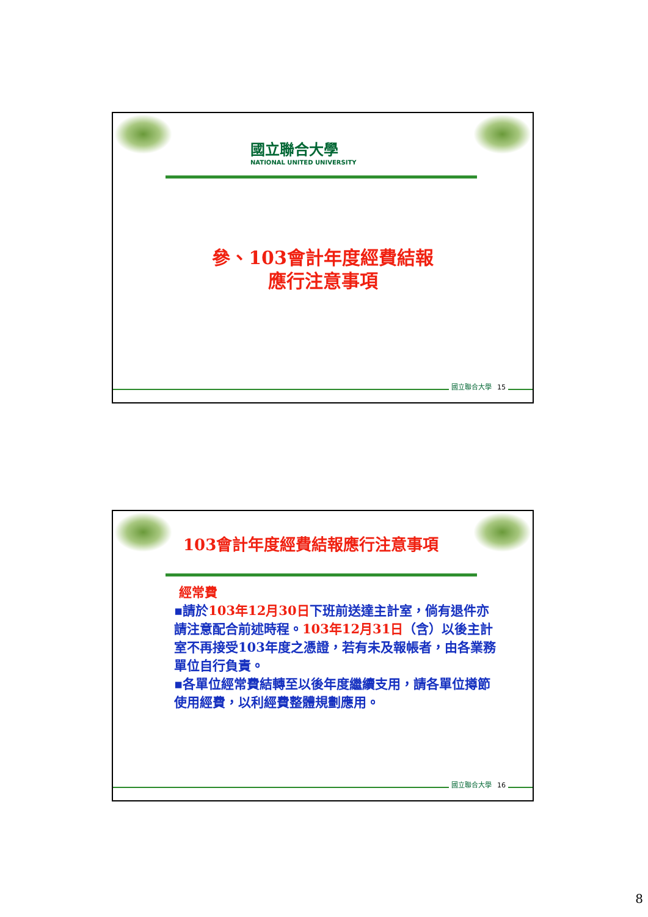國立聯合大學
NATIONAL UNITED UNIVERSITY
參、103會計年度經費結報
應行注意事項
國立聯合大學 15
103會計年度經費結報應行注意事項
經常費
▪請於103年12月30日下班前送達主計室，倘有退件亦請注意配合前述時程。103年12月31日（含）以後主計室不再接受103年度之憑證，若有未及報帳者，由各業務單位自行負責。
▪各單位經常費結轉至以後年度繼續支用，請各單位撙節使用經費，以利經費整體規劃應用。
國立聯合大學 16
8